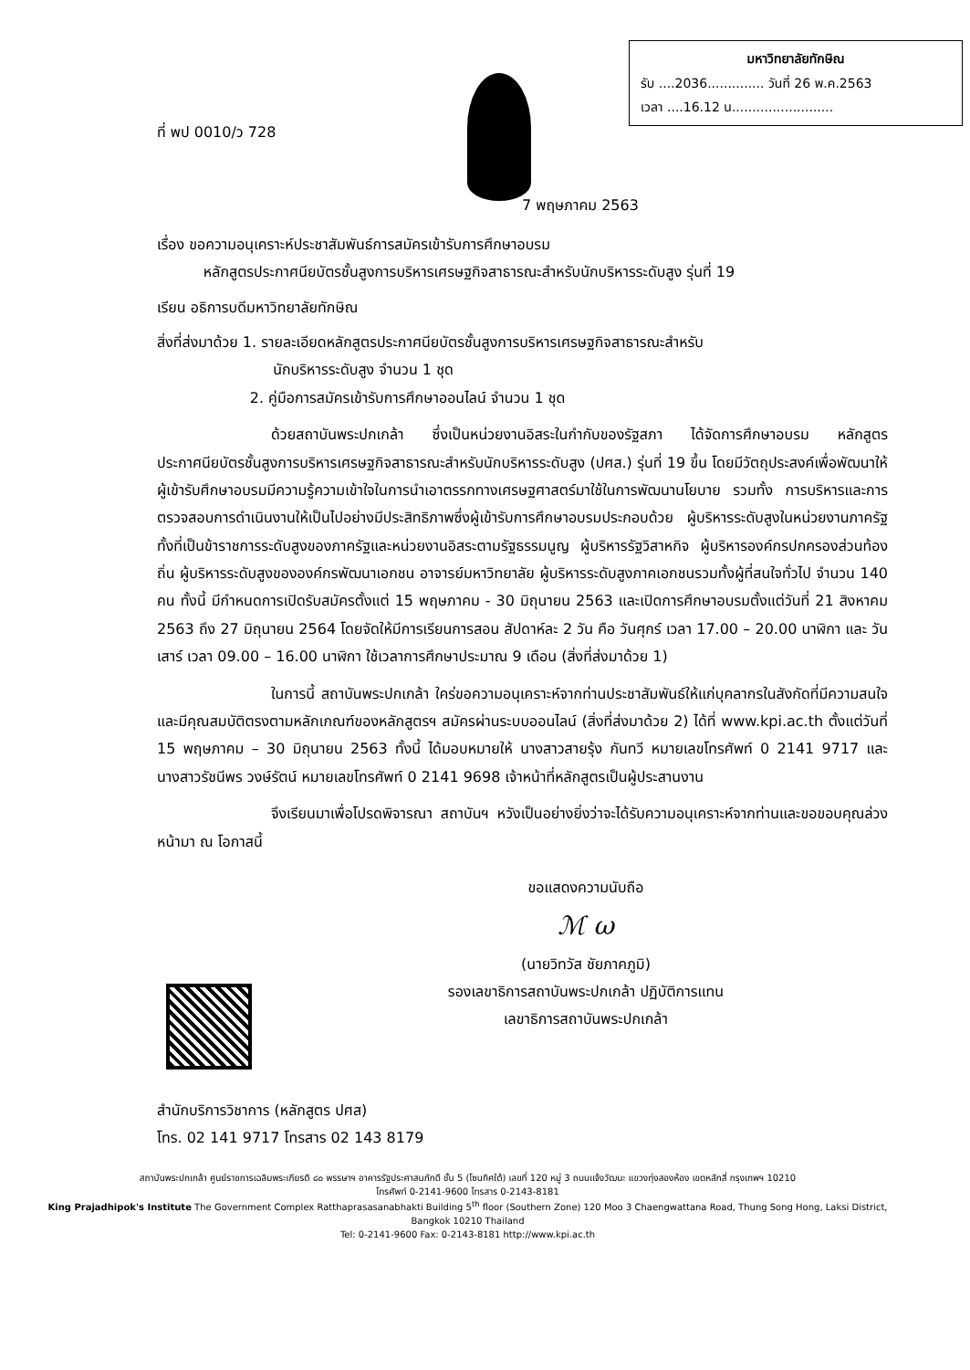มหาวิทยาลัยทักษิณ
รับ ....2036.............. วันที่ 26 พ.ค.2563
เวลา ....16.12 น.........................
ที่ พป 0010/ว 728
7 พฤษภาคม 2563
เรื่อง ขอความอนุเคราะห์ประชาสัมพันธ์การสมัครเข้ารับการศึกษาอบรม
หลักสูตรประกาศนียบัตรชั้นสูงการบริหารเศรษฐกิจสาธารณะสำหรับนักบริหารระดับสูง รุ่นที่ 19
เรียน อธิการบดีมหาวิทยาลัยทักษิณ
สิ่งที่ส่งมาด้วย 1. รายละเอียดหลักสูตรประกาศนียบัตรชั้นสูงการบริหารเศรษฐกิจสาธารณะสำหรับ
นักบริหารระดับสูง จำนวน 1 ชุด
2. คู่มือการสมัครเข้ารับการศึกษาออนไลน์ จำนวน 1 ชุด
ด้วยสถาบันพระปกเกล้า ซึ่งเป็นหน่วยงานอิสระในกำกับของรัฐสภา ได้จัดการศึกษาอบรม หลักสูตรประกาศนียบัตรชั้นสูงการบริหารเศรษฐกิจสาธารณะสำหรับนักบริหารระดับสูง (ปศส.) รุ่นที่ 19 ขึ้น โดยมีวัตถุประสงค์เพื่อพัฒนาให้ผู้เข้ารับศึกษาอบรมมีความรู้ความเข้าใจในการนำเอาตรรกทางเศรษฐศาสตร์มาใช้ในการพัฒนานโยบาย รวมทั้ง การบริหารและการตรวจสอบการดำเนินงานให้เป็นไปอย่างมีประสิทธิภาพซึ่งผู้เข้ารับการศึกษาอบรมประกอบด้วย ผู้บริหารระดับสูงในหน่วยงานภาครัฐทั้งที่เป็นข้าราชการระดับสูงของภาครัฐและหน่วยงานอิสระตามรัฐธรรมนูญ ผู้บริหารรัฐวิสาหกิจ ผู้บริหารองค์กรปกครองส่วนท้องถิ่น ผู้บริหารระดับสูงขององค์กรพัฒนาเอกชน อาจารย์มหาวิทยาลัย ผู้บริหารระดับสูงภาคเอกชนรวมทั้งผู้ที่สนใจทั่วไป จำนวน 140 คน ทั้งนี้ มีกำหนดการเปิดรับสมัครตั้งแต่ 15 พฤษภาคม - 30 มิถุนายน 2563 และเปิดการศึกษาอบรมตั้งแต่วันที่ 21 สิงหาคม 2563 ถึง 27 มิถุนายน 2564 โดยจัดให้มีการเรียนการสอน สัปดาห์ละ 2 วัน คือ วันศุกร์ เวลา 17.00 – 20.00 นาฬิกา และ วันเสาร์ เวลา 09.00 – 16.00 นาฬิกา ใช้เวลาการศึกษาประมาณ 9 เดือน (สิ่งที่ส่งมาด้วย 1)
ในการนี้ สถาบันพระปกเกล้า ใคร่ขอความอนุเคราะห์จากท่านประชาสัมพันธ์ให้แก่บุคลากรในสังกัดที่มีความสนใจและมีคุณสมบัติตรงตามหลักเกณฑ์ของหลักสูตรฯ สมัครผ่านระบบออนไลน์ (สิ่งที่ส่งมาด้วย 2) ได้ที่ www.kpi.ac.th ตั้งแต่วันที่ 15 พฤษภาคม – 30 มิถุนายน 2563 ทั้งนี้ ได้มอบหมายให้ นางสาวสายรุ้ง กันทวี หมายเลขโทรศัพท์ 0 2141 9717 และ นางสาวรัชนีพร วงษ์รัตน์ หมายเลขโทรศัพท์ 0 2141 9698 เจ้าหน้าที่หลักสูตรเป็นผู้ประสานงาน
จึงเรียนมาเพื่อโปรดพิจารณา สถาบันฯ หวังเป็นอย่างยิ่งว่าจะได้รับความอนุเคราะห์จากท่านและขอขอบคุณล่วงหน้ามา ณ โอกาสนี้
ขอแสดงความนับถือ
ℳ ω
(นายวิทวัส ชัยภาคภูมิ)
รองเลขาธิการสถาบันพระปกเกล้า ปฏิบัติการแทน
เลขาธิการสถาบันพระปกเกล้า
สำนักบริการวิชาการ (หลักสูตร ปศส)
โทร. 02 141 9717 โทรสาร 02 143 8179
สถาบันพระปกเกล้า ศูนย์ราชการเฉลิมพระเกียรติ ๘๐ พรรษาฯ อาคารรัฐประศาสนภักดี ชั้น 5 (โซนทิศใต้) เลขที่ 120 หมู่ 3 ถนนแจ้งวัฒนะ แขวงทุ่งสองห้อง เขตหลักสี่ กรุงเทพฯ 10210
โทรศัพท์ 0-2141-9600 โทรสาร 0-2143-8181
King Prajadhipok's Institute The Government Complex Ratthaprasasanabhakti Building 5<sup>th</sup> floor (Southern Zone) 120 Moo 3 Chaengwattana Road, Thung Song Hong, Laksi District, Bangkok 10210 Thailand
Tel: 0-2141-9600 Fax: 0-2143-8181 http://www.kpi.ac.th